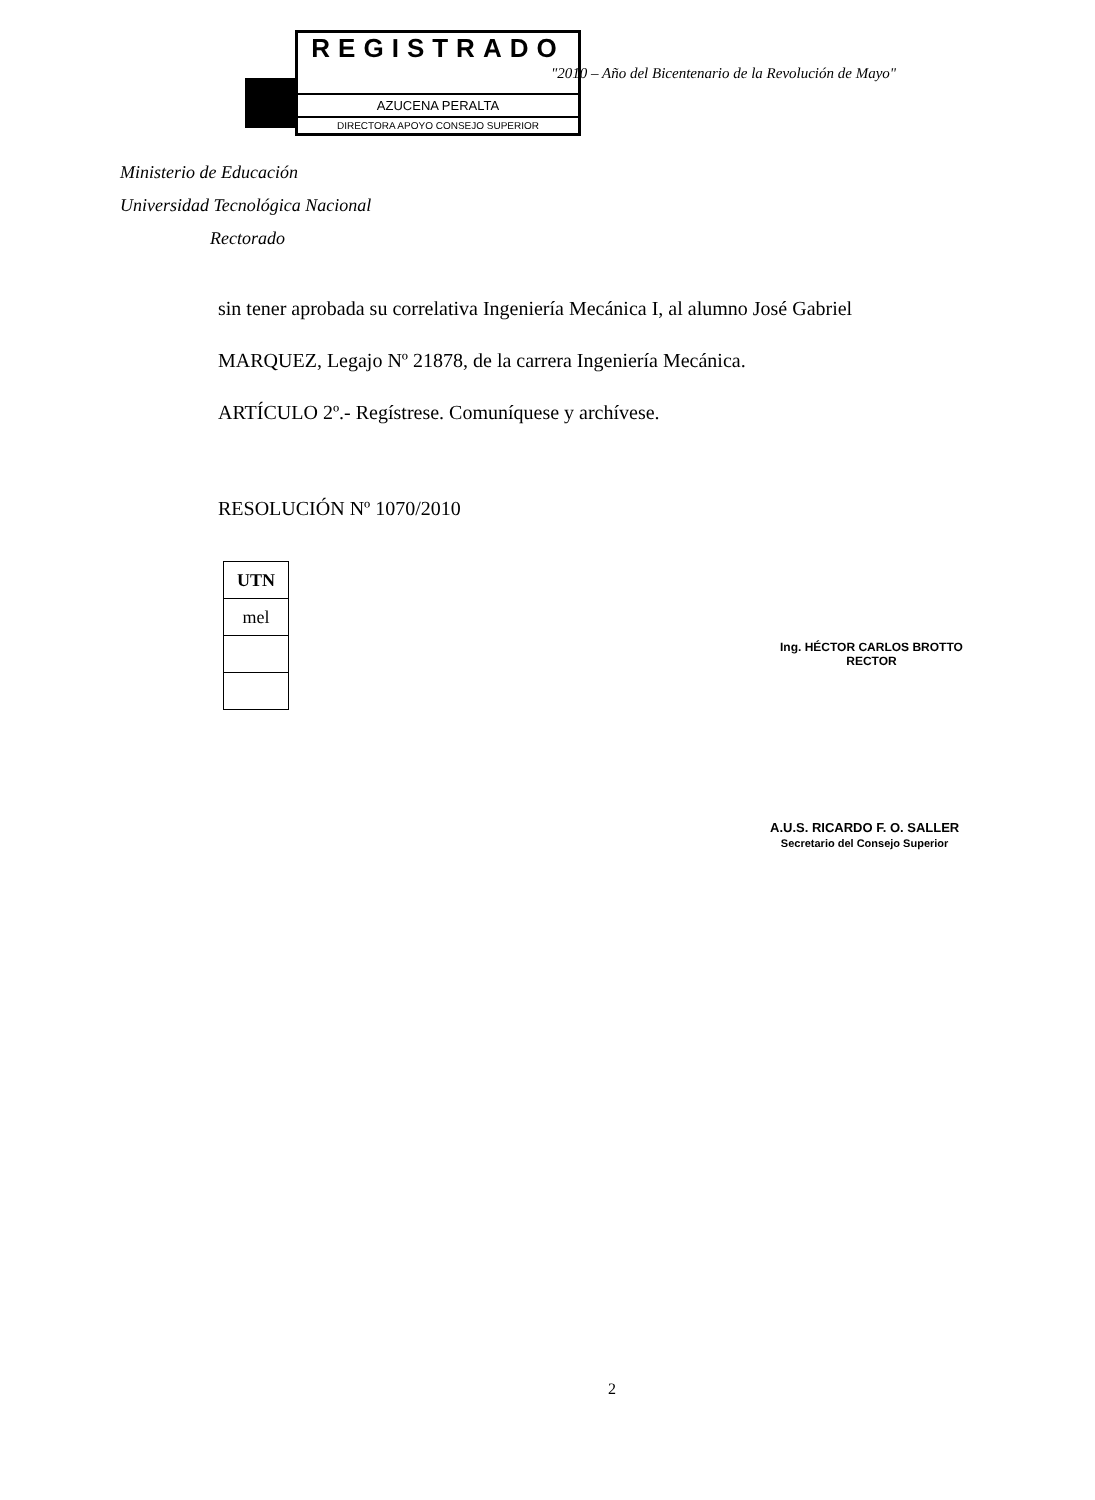REGISTRADO
AZUCENA PERALTA
DIRECTORA APOYO CONSEJO SUPERIOR
"2010 – Año del Bicentenario de la Revolución de Mayo"
Ministerio de Educación
Universidad Tecnológica Nacional
Rectorado
sin tener aprobada su correlativa Ingeniería Mecánica I, al alumno José Gabriel
MARQUEZ, Legajo Nº 21878, de la carrera Ingeniería Mecánica.
ARTÍCULO 2º.- Regístrese. Comuníquese y archívese.
RESOLUCIÓN Nº 1070/2010
| UTN |
| --- |
| mel |
Ing. HÉCTOR CARLOS BROTTO
RECTOR
A.U.S. RICARDO F. O. SALLER
Secretario del Consejo Superior
2